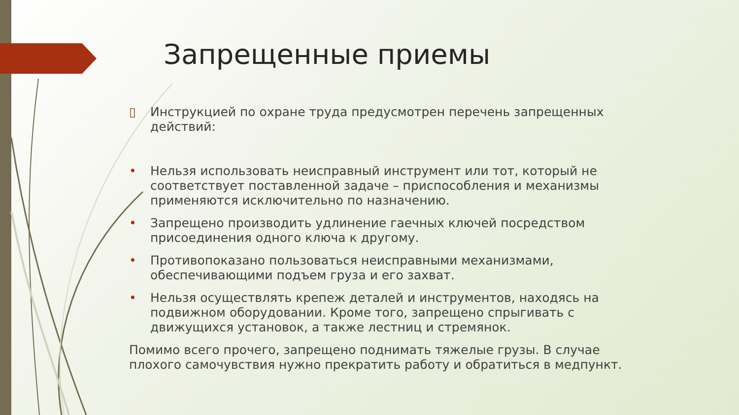Запрещенные приемы
▯ Инструкцией по охране труда предусмотрен перечень запрещенных действий:
• Нельзя использовать неисправный инструмент или тот, который не соответствует поставленной задаче – приспособления и механизмы применяются исключительно по назначению.
• Запрещено производить удлинение гаечных ключей посредством присоединения одного ключа к другому.
• Противопоказано пользоваться неисправными механизмами, обеспечивающими подъем груза и его захват.
• Нельзя осуществлять крепеж деталей и инструментов, находясь на подвижном оборудовании. Кроме того, запрещено спрыгивать с движущихся установок, а также лестниц и стремянок.
Помимо всего прочего, запрещено поднимать тяжелые грузы. В случае плохого самочувствия нужно прекратить работу и обратиться в медпункт.